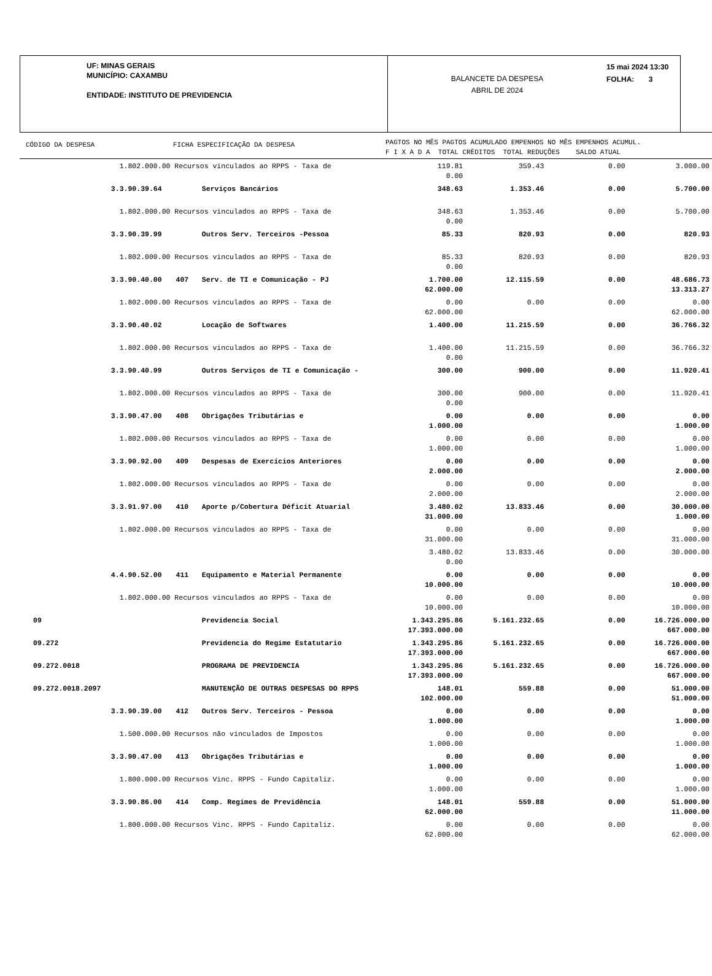UF: MINAS GERAIS
MUNICÍPIO: CAXAMBU
ENTIDADE: INSTITUTO DE PREVIDENCIA
BALANCETE DA DESPESA
ABRIL DE 2024
15 mai 2024 13:30
FOLHA: 3
CÓDIGO DA DESPESA FICHA ESPECIFICAÇÃO DA DESPESA
PAGTOS NO MÊS PAGTOS ACUMULADO EMPENHOS NO MÊS EMPENHOS ACUMUL.
F I X A D A TOTAL CRÈDITOS TOTAL REDUÇÕES SALDO ATUAL
| | 1.802.000.00 Recursos vinculados ao RPPS - Taxa de | | | 119.81 0.00 | 359.43 | 0.00 | 3.000.00 |
| | 3.3.90.39.64 | | Serviços Bancários | 348.63 | 1.353.46 | 0.00 | 5.700.00 |
| | 1.802.000.00 Recursos vinculados ao RPPS - Taxa de | | | 348.63 0.00 | 1.353.46 | 0.00 | 5.700.00 |
| | 3.3.90.39.99 | | Outros Serv. Terceiros -Pessoa | 85.33 | 820.93 | 0.00 | 820.93 |
| | 1.802.000.00 Recursos vinculados ao RPPS - Taxa de | | | 85.33 0.00 | 820.93 | 0.00 | 820.93 |
| | 3.3.90.40.00 | 407 | Serv. de TI e Comunicação - PJ | 1.700.00 62.000.00 | 12.115.59 | 0.00 | 48.686.73 13.313.27 |
| | 1.802.000.00 Recursos vinculados ao RPPS - Taxa de | | | 0.00 62.000.00 | 0.00 | 0.00 | 0.00 62.000.00 |
| | 3.3.90.40.02 | | Locação de Softwares | 1.400.00 | 11.215.59 | 0.00 | 36.766.32 |
| | 1.802.000.00 Recursos vinculados ao RPPS - Taxa de | | | 1.400.00 0.00 | 11.215.59 | 0.00 | 36.766.32 |
| | 3.3.90.40.99 | | Outros Serviços de TI e Comunicação - | 300.00 | 900.00 | 0.00 | 11.920.41 |
| | 1.802.000.00 Recursos vinculados ao RPPS - Taxa de | | | 300.00 0.00 | 900.00 | 0.00 | 11.920.41 |
| | 3.3.90.47.00 | 408 | Obrigações Tributárias e | 0.00 1.000.00 | 0.00 | 0.00 | 0.00 1.000.00 |
| | 1.802.000.00 Recursos vinculados ao RPPS - Taxa de | | | 0.00 1.000.00 | 0.00 | 0.00 | 0.00 1.000.00 |
| | 3.3.90.92.00 | 409 | Despesas de Exercícios Anteriores | 0.00 2.000.00 | 0.00 | 0.00 | 0.00 2.000.00 |
| | 1.802.000.00 Recursos vinculados ao RPPS - Taxa de | | | 0.00 2.000.00 | 0.00 | 0.00 | 0.00 2.000.00 |
| | 3.3.91.97.00 | 410 | Aporte p/Cobertura Déficit Atuarial | 3.480.02 31.000.00 | 13.833.46 | 0.00 | 30.000.00 1.000.00 |
| | 1.802.000.00 Recursos vinculados ao RPPS - Taxa de | | | 0.00 31.000.00 | 0.00 | 0.00 | 0.00 31.000.00 |
| | | | | 3.480.02 0.00 | 13.833.46 | 0.00 | 30.000.00 |
| | 4.4.90.52.00 | 411 | Equipamento e Material Permanente | 0.00 10.000.00 | 0.00 | 0.00 | 0.00 10.000.00 |
| | 1.802.000.00 Recursos vinculados ao RPPS - Taxa de | | | 0.00 10.000.00 | 0.00 | 0.00 | 0.00 10.000.00 |
| 09 | | | Previdencia Social | 1.343.295.86 17.393.000.00 | 5.161.232.65 | 0.00 | 16.726.000.00 667.000.00 |
| 09.272 | | | Previdencia do Regime Estatutario | 1.343.295.86 17.393.000.00 | 5.161.232.65 | 0.00 | 16.726.000.00 667.000.00 |
| 09.272.0018 | | | PROGRAMA DE PREVIDENCIA | 1.343.295.86 17.393.000.00 | 5.161.232.65 | 0.00 | 16.726.000.00 667.000.00 |
| 09.272.0018.2097 | | | MANUTENÇÃO DE OUTRAS DESPESAS DO RPPS | 148.01 102.000.00 | 559.88 | 0.00 | 51.000.00 51.000.00 |
| | 3.3.90.39.00 | 412 | Outros Serv. Terceiros - Pessoa | 0.00 1.000.00 | 0.00 | 0.00 | 0.00 1.000.00 |
| | 1.500.000.00 Recursos não vinculados de Impostos | | | 0.00 1.000.00 | 0.00 | 0.00 | 0.00 1.000.00 |
| | 3.3.90.47.00 | 413 | Obrigações Tributárias e | 0.00 1.000.00 | 0.00 | 0.00 | 0.00 1.000.00 |
| | 1.800.000.00 Recursos Vinc. RPPS - Fundo Capitaliz. | | | 0.00 1.000.00 | 0.00 | 0.00 | 0.00 1.000.00 |
| | 3.3.90.86.00 | 414 | Comp. Regimes de Previdência | 148.01 62.000.00 | 559.88 | 0.00 | 51.000.00 11.000.00 |
| | 1.800.000.00 Recursos Vinc. RPPS - Fundo Capitaliz. | | | 0.00 62.000.00 | 0.00 | 0.00 | 0.00 62.000.00 |